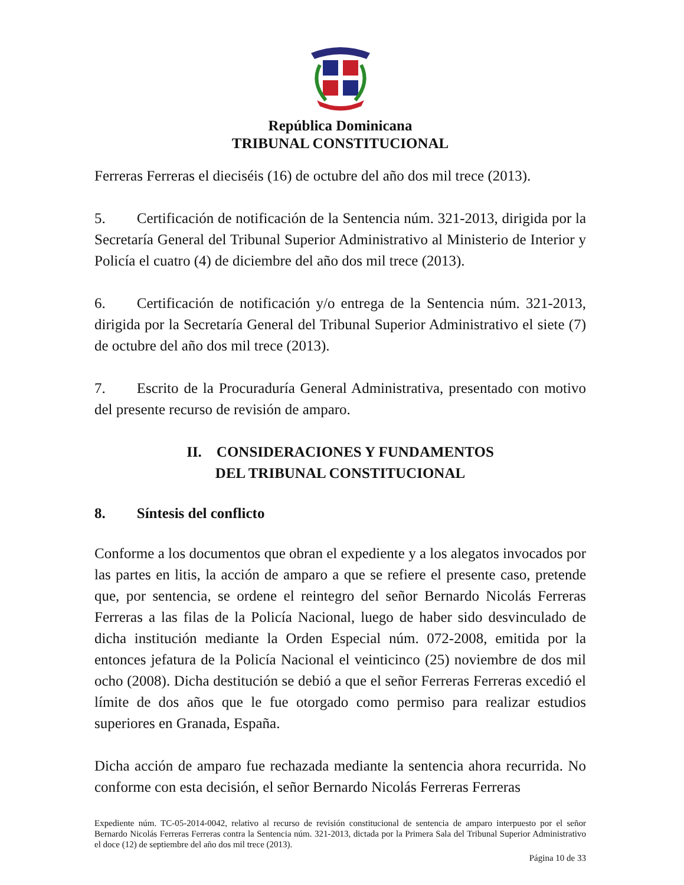República Dominicana
TRIBUNAL CONSTITUCIONAL
Ferreras Ferreras el dieciséis (16) de octubre del año dos mil trece (2013).
5. Certificación de notificación de la Sentencia núm. 321-2013, dirigida por la Secretaría General del Tribunal Superior Administrativo al Ministerio de Interior y Policía el cuatro (4) de diciembre del año dos mil trece (2013).
6. Certificación de notificación y/o entrega de la Sentencia núm. 321-2013, dirigida por la Secretaría General del Tribunal Superior Administrativo el siete (7) de octubre del año dos mil trece (2013).
7. Escrito de la Procuraduría General Administrativa, presentado con motivo del presente recurso de revisión de amparo.
II. CONSIDERACIONES Y FUNDAMENTOS
DEL TRIBUNAL CONSTITUCIONAL
8. Síntesis del conflicto
Conforme a los documentos que obran el expediente y a los alegatos invocados por las partes en litis, la acción de amparo a que se refiere el presente caso, pretende que, por sentencia, se ordene el reintegro del señor Bernardo Nicolás Ferreras Ferreras a las filas de la Policía Nacional, luego de haber sido desvinculado de dicha institución mediante la Orden Especial núm. 072-2008, emitida por la entonces jefatura de la Policía Nacional el veinticinco (25) noviembre de dos mil ocho (2008). Dicha destitución se debió a que el señor Ferreras Ferreras excedió el límite de dos años que le fue otorgado como permiso para realizar estudios superiores en Granada, España.
Dicha acción de amparo fue rechazada mediante la sentencia ahora recurrida. No conforme con esta decisión, el señor Bernardo Nicolás Ferreras Ferreras
Expediente núm. TC-05-2014-0042, relativo al recurso de revisión constitucional de sentencia de amparo interpuesto por el señor Bernardo Nicolás Ferreras Ferreras contra la Sentencia núm. 321-2013, dictada por la Primera Sala del Tribunal Superior Administrativo el doce (12) de septiembre del año dos mil trece (2013).
Página 10 de 33